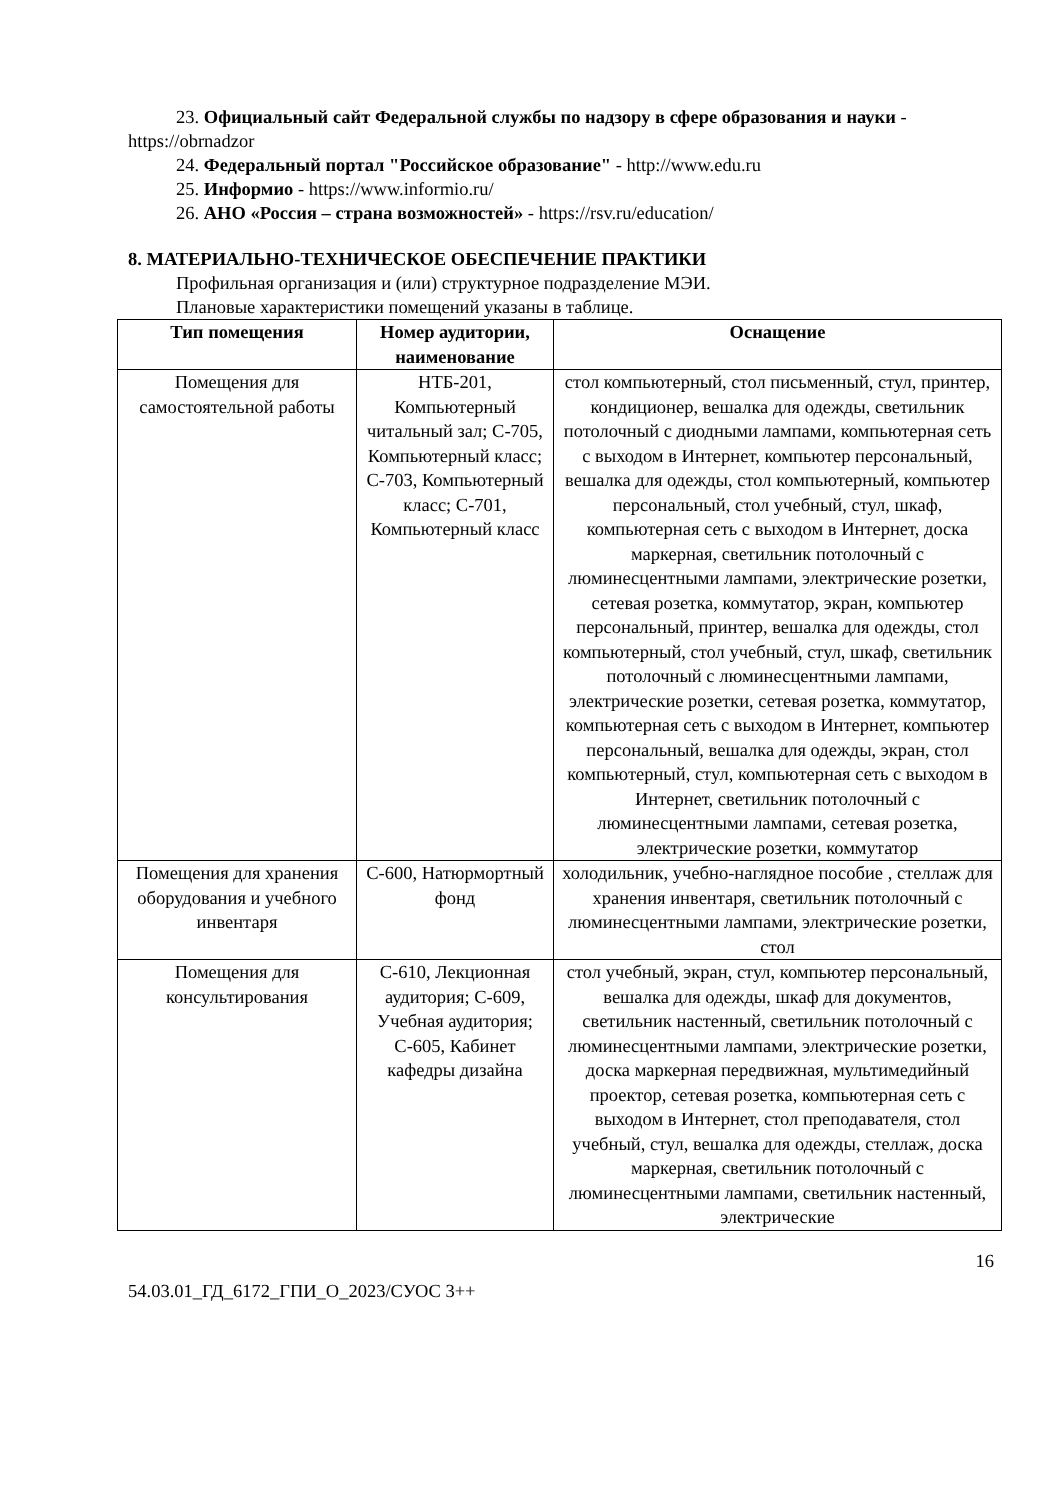23. Официальный сайт Федеральной службы по надзору в сфере образования и науки - https://obrnadzor
24. Федеральный портал "Российское образование" - http://www.edu.ru
25. Информио - https://www.informio.ru/
26. АНО «Россия – страна возможностей» - https://rsv.ru/education/
8. МАТЕРИАЛЬНО-ТЕХНИЧЕСКОЕ ОБЕСПЕЧЕНИЕ ПРАКТИКИ
Профильная организация и (или) структурное подразделение МЭИ.
Плановые характеристики помещений указаны в таблице.
| Тип помещения | Номер аудитории, наименование | Оснащение |
| --- | --- | --- |
| Помещения для самостоятельной работы | НТБ-201, Компьютерный читальный зал; С-705, Компьютерный класс; С-703, Компьютерный класс; С-701, Компьютерный класс | стол компьютерный, стол письменный, стул, принтер, кондиционер, вешалка для одежды, светильник потолочный с диодными лампами, компьютерная сеть с выходом в Интернет, компьютер персональный, вешалка для одежды, стол компьютерный, компьютер персональный, стол учебный, стул, шкаф, компьютерная сеть с выходом в Интернет, доска маркерная, светильник потолочный с люминесцентными лампами, электрические розетки, сетевая розетка, коммутатор, экран, компьютер персональный, принтер, вешалка для одежды, стол компьютерный, стол учебный, стул, шкаф, светильник потолочный с люминесцентными лампами, электрические розетки, сетевая розетка, коммутатор, компьютерная сеть с выходом в Интернет, компьютер персональный, вешалка для одежды, экран, стол компьютерный, стул, компьютерная сеть с выходом в Интернет, светильник потолочный с люминесцентными лампами, сетевая розетка, электрические розетки, коммутатор |
| Помещения для хранения оборудования и учебного инвентаря | С-600, Натюрмортный фонд | холодильник, учебно-наглядное пособие , стеллаж для хранения инвентаря, светильник потолочный с люминесцентными лампами, электрические розетки, стол |
| Помещения для консультирования | С-610, Лекционная аудитория; С-609, Учебная аудитория; С-605, Кабинет кафедры дизайна | стол учебный, экран, стул, компьютер персональный, вешалка для одежды, шкаф для документов, светильник настенный, светильник потолочный с люминесцентными лампами, электрические розетки, доска маркерная передвижная, мультимедийный проектор, сетевая розетка, компьютерная сеть с выходом в Интернет, стол преподавателя, стол учебный, стул, вешалка для одежды, стеллаж, доска маркерная, светильник потолочный с люминесцентными лампами, светильник настенный, электрические |
16
54.03.01_ГД_6172_ГПИ_О_2023/СУОС 3++